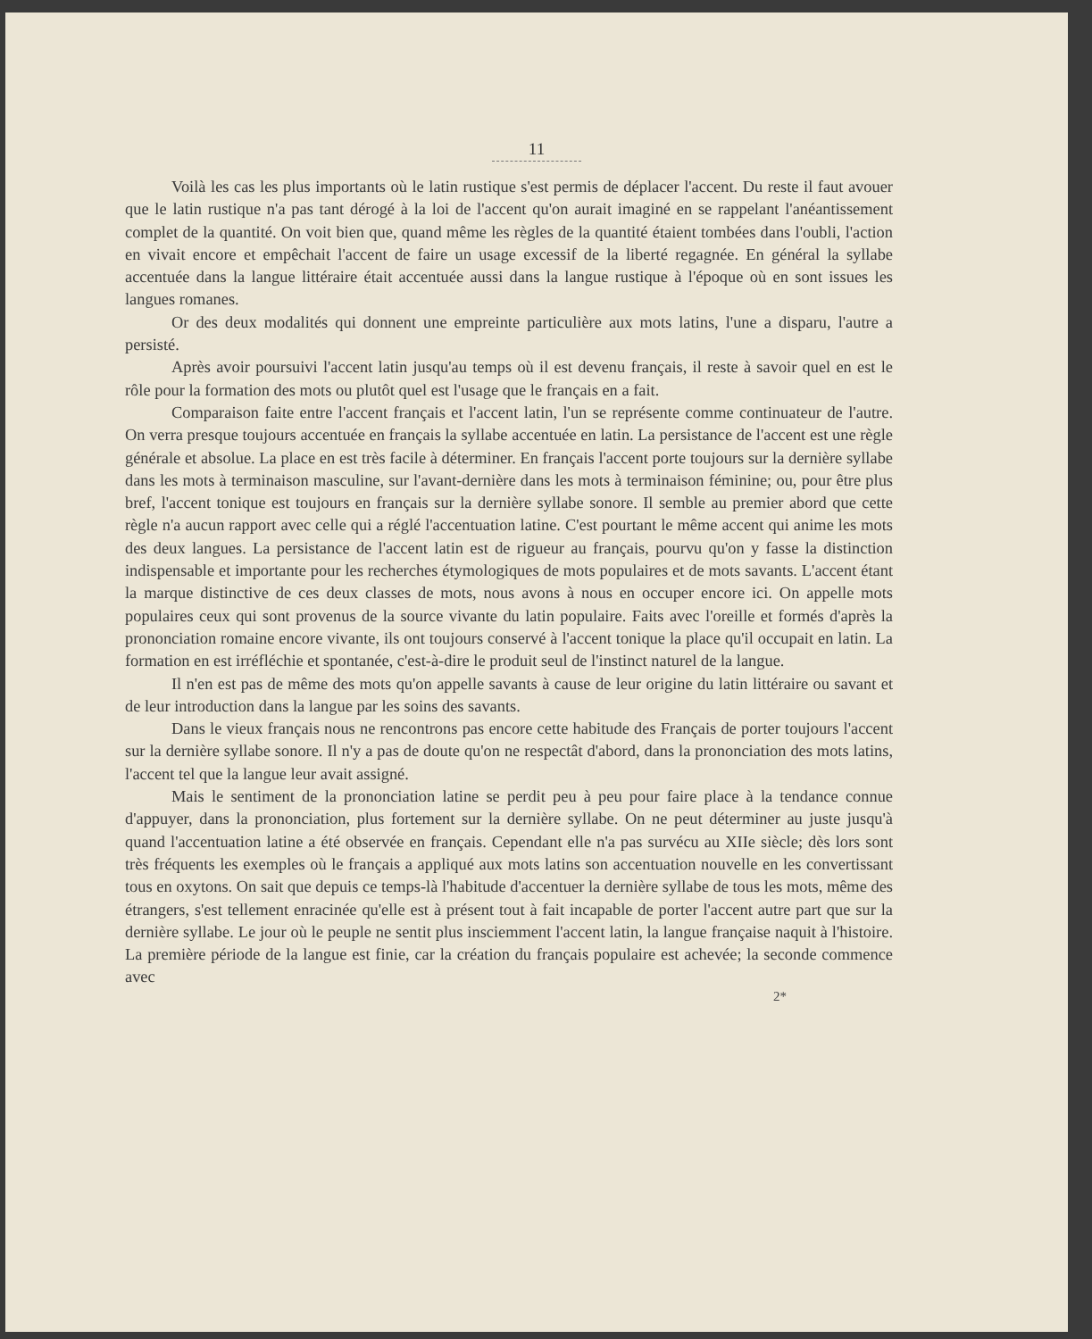11
Voilà les cas les plus importants où le latin rustique s'est permis de déplacer l'accent. Du reste il faut avouer que le latin rustique n'a pas tant dérogé à la loi de l'accent qu'on aurait imaginé en se rappelant l'anéantissement complet de la quantité. On voit bien que, quand même les règles de la quantité étaient tombées dans l'oubli, l'action en vivait encore et empêchait l'accent de faire un usage excessif de la liberté regagnée. En général la syllabe accentuée dans la langue littéraire était accentuée aussi dans la langue rustique à l'époque où en sont issues les langues romanes.
Or des deux modalités qui donnent une empreinte particulière aux mots latins, l'une a disparu, l'autre a persisté.
Après avoir poursuivi l'accent latin jusqu'au temps où il est devenu français, il reste à savoir quel en est le rôle pour la formation des mots ou plutôt quel est l'usage que le français en a fait.
Comparaison faite entre l'accent français et l'accent latin, l'un se représente comme continuateur de l'autre. On verra presque toujours accentuée en français la syllabe accentuée en latin. La persistance de l'accent est une règle générale et absolue. La place en est très facile à déterminer. En français l'accent porte toujours sur la dernière syllabe dans les mots à terminaison masculine, sur l'avant-dernière dans les mots à terminaison féminine; ou, pour être plus bref, l'accent tonique est toujours en français sur la dernière syllabe sonore. Il semble au premier abord que cette règle n'a aucun rapport avec celle qui a réglé l'accentuation latine. C'est pourtant le même accent qui anime les mots des deux langues. La persistance de l'accent latin est de rigueur au français, pourvu qu'on y fasse la distinction indispensable et importante pour les recherches étymologiques de mots populaires et de mots savants. L'accent étant la marque distinctive de ces deux classes de mots, nous avons à nous en occuper encore ici. On appelle mots populaires ceux qui sont provenus de la source vivante du latin populaire. Faits avec l'oreille et formés d'après la prononciation romaine encore vivante, ils ont toujours conservé à l'accent tonique la place qu'il occupait en latin. La formation en est irréfléchie et spontanée, c'est-à-dire le produit seul de l'instinct naturel de la langue.
Il n'en est pas de même des mots qu'on appelle savants à cause de leur origine du latin littéraire ou savant et de leur introduction dans la langue par les soins des savants.
Dans le vieux français nous ne rencontrons pas encore cette habitude des Français de porter toujours l'accent sur la dernière syllabe sonore. Il n'y a pas de doute qu'on ne respectât d'abord, dans la prononciation des mots latins, l'accent tel que la langue leur avait assigné.
Mais le sentiment de la prononciation latine se perdit peu à peu pour faire place à la tendance connue d'appuyer, dans la prononciation, plus fortement sur la dernière syllabe. On ne peut déterminer au juste jusqu'à quand l'accentuation latine a été observée en français. Cependant elle n'a pas survécu au XIIe siècle; dès lors sont très fréquents les exemples où le français a appliqué aux mots latins son accentuation nouvelle en les convertissant tous en oxytons. On sait que depuis ce temps-là l'habitude d'accentuer la dernière syllabe de tous les mots, même des étrangers, s'est tellement enracinée qu'elle est à présent tout à fait incapable de porter l'accent autre part que sur la dernière syllabe. Le jour où le peuple ne sentit plus insciemment l'accent latin, la langue française naquit à l'histoire. La première période de la langue est finie, car la création du français populaire est achevée; la seconde commence avec
2*